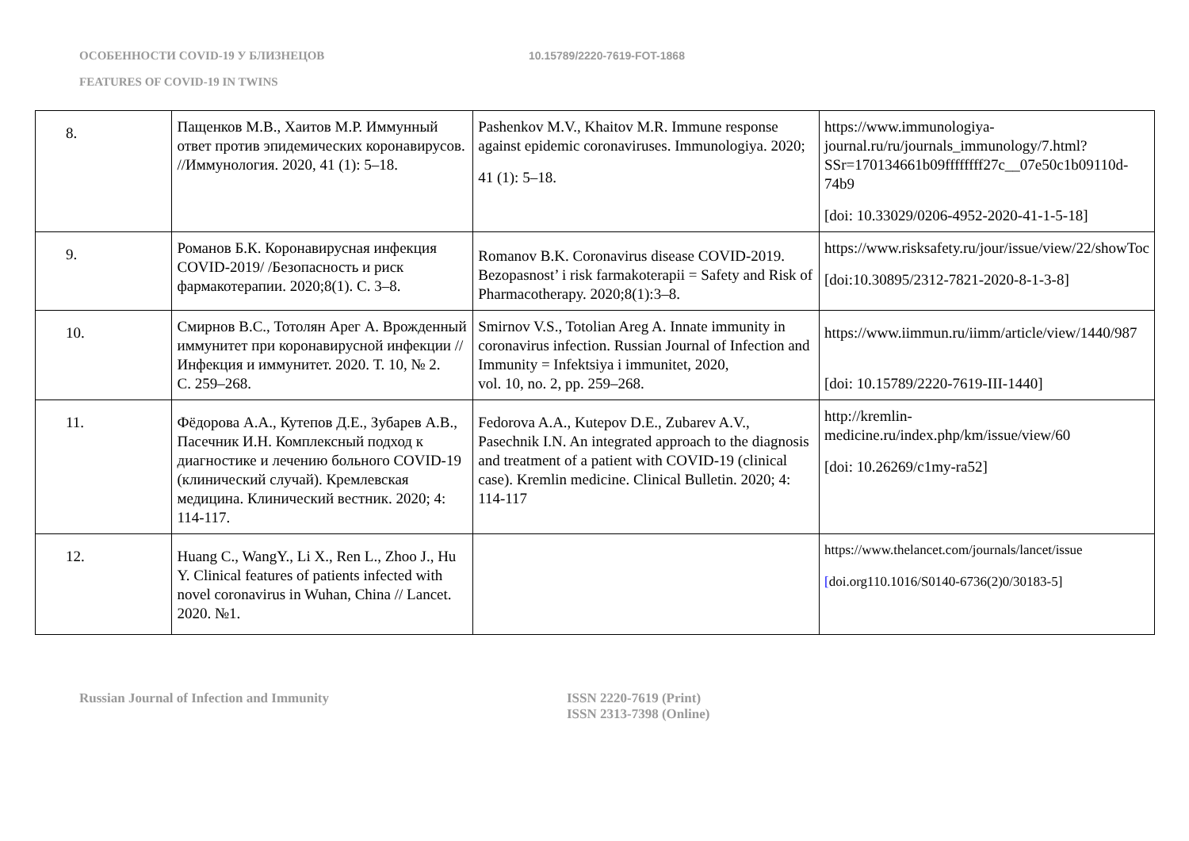ОСОБЕННОСТИ COVID-19 У БЛИЗНЕЦОВ 10.15789/2220-7619-FOT-1868
FEATURES OF COVID-19 IN TWINS
| 8. | Пащенков М.В., Хаитов М.Р. Иммунный ответ против эпидемических коронавирусов. //Иммунология. 2020, 41 (1): 5–18. | Pashenkov M.V., Khaitov M.R. Immune response against epidemic coronaviruses. Immunologiya. 2020; 41 (1): 5–18. | https://www.immunologiya-journal.ru/ru/journals_immunology/7.html?SSr=170134661b09ffffffff27c__07e50c1b09110d-74b9 [doi: 10.33029/0206-4952-2020-41-1-5-18] |
| 9. | Романов Б.К. Коронавирусная инфекция COVID-2019/ /Безопасность и риск фармакотерапии. 2020;8(1). С. 3–8. | Romanov B.K. Coronavirus disease COVID-2019. Bezopasnost’ i risk farmakoterapii = Safety and Risk of Pharmacotherapy. 2020;8(1):3–8. | https://www.risksafety.ru/jour/issue/view/22/showToc [doi:10.30895/2312-7821-2020-8-1-3-8] |
| 10. | Смирнов В.С., Тотолян Арег А. Врожденный иммунитет при коронавирусной инфекции // Инфекция и иммунитет. 2020. Т. 10, № 2. С. 259–268. | Smirnov V.S., Totolian Areg A. Innate immunity in coronavirus infection. Russian Journal of Infection and Immunity = Infektsiya i immunitet, 2020, vol. 10, no. 2, pp. 259–268. | https://www.iimmun.ru/iimm/article/view/1440/987 [doi: 10.15789/2220-7619-III-1440] |
| 11. | Фёдорова А.А., Кутепов Д.Е., Зубарев А.В., Пасечник И.Н. Комплексный подход к диагностике и лечению больного COVID-19 (клинический случай). Кремлевская медицина. Клинический вестник. 2020; 4: 114-117. | Fedorova A.A., Kutepov D.E., Zubarev A.V., Pasechnik I.N. An integrated approach to the diagnosis and treatment of a patient with COVID-19 (clinical case). Kremlin medicine. Clinical Bulletin. 2020; 4: 114-117 | http://kremlin-medicine.ru/index.php/km/issue/view/60 [doi: 10.26269/c1my-ra52] |
| 12. | Huang C., WangY., Li X., Ren L., Zhoo J., Hu Y. Clinical features of patients infected with novel coronavirus in Wuhan, China // Lancet. 2020. №1. | | https://www.thelancet.com/journals/lancet/issue [ doi.org110.1016/S0140-6736(2)0/30183-5] |
Russian Journal of Infection and Immunity ISSN 2220-7619 (Print)
ISSN 2313-7398 (Online)